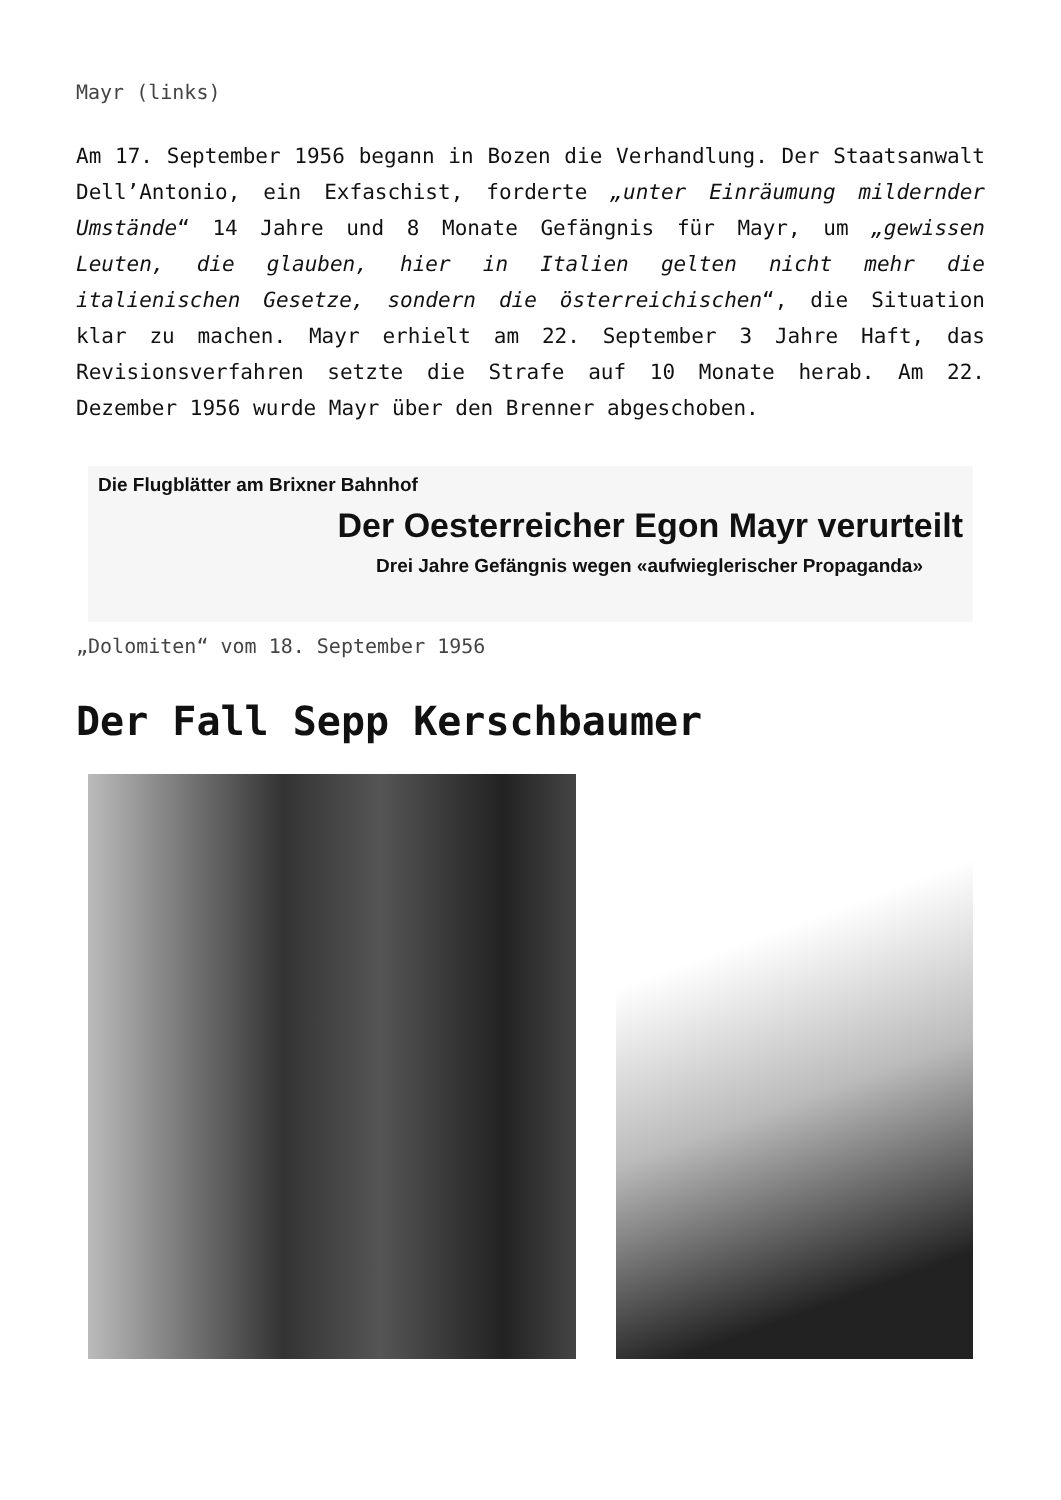Mayr (links)
Am 17. September 1956 begann in Bozen die Verhandlung. Der Staatsanwalt Dell’Antonio, ein Exfaschist, forderte „unter Einräumung mildernder Umstände“ 14 Jahre und 8 Monate Gefängnis für Mayr, um „gewissen Leuten, die glauben, hier in Italien gelten nicht mehr die italienischen Gesetze, sondern die österreichischen“, die Situation klar zu machen. Mayr erhielt am 22. September 3 Jahre Haft, das Revisionsverfahren setzte die Strafe auf 10 Monate herab. Am 22. Dezember 1956 wurde Mayr über den Brenner abgeschoben.
Die Flugblätter am Brixner Bahnhof
Der Oesterreicher Egon Mayr verurteilt
Drei Jahre Gefängnis wegen «aufwieglerischer Propaganda»
„Dolomiten“ vom 18. September 1956
Der Fall Sepp Kerschbaumer